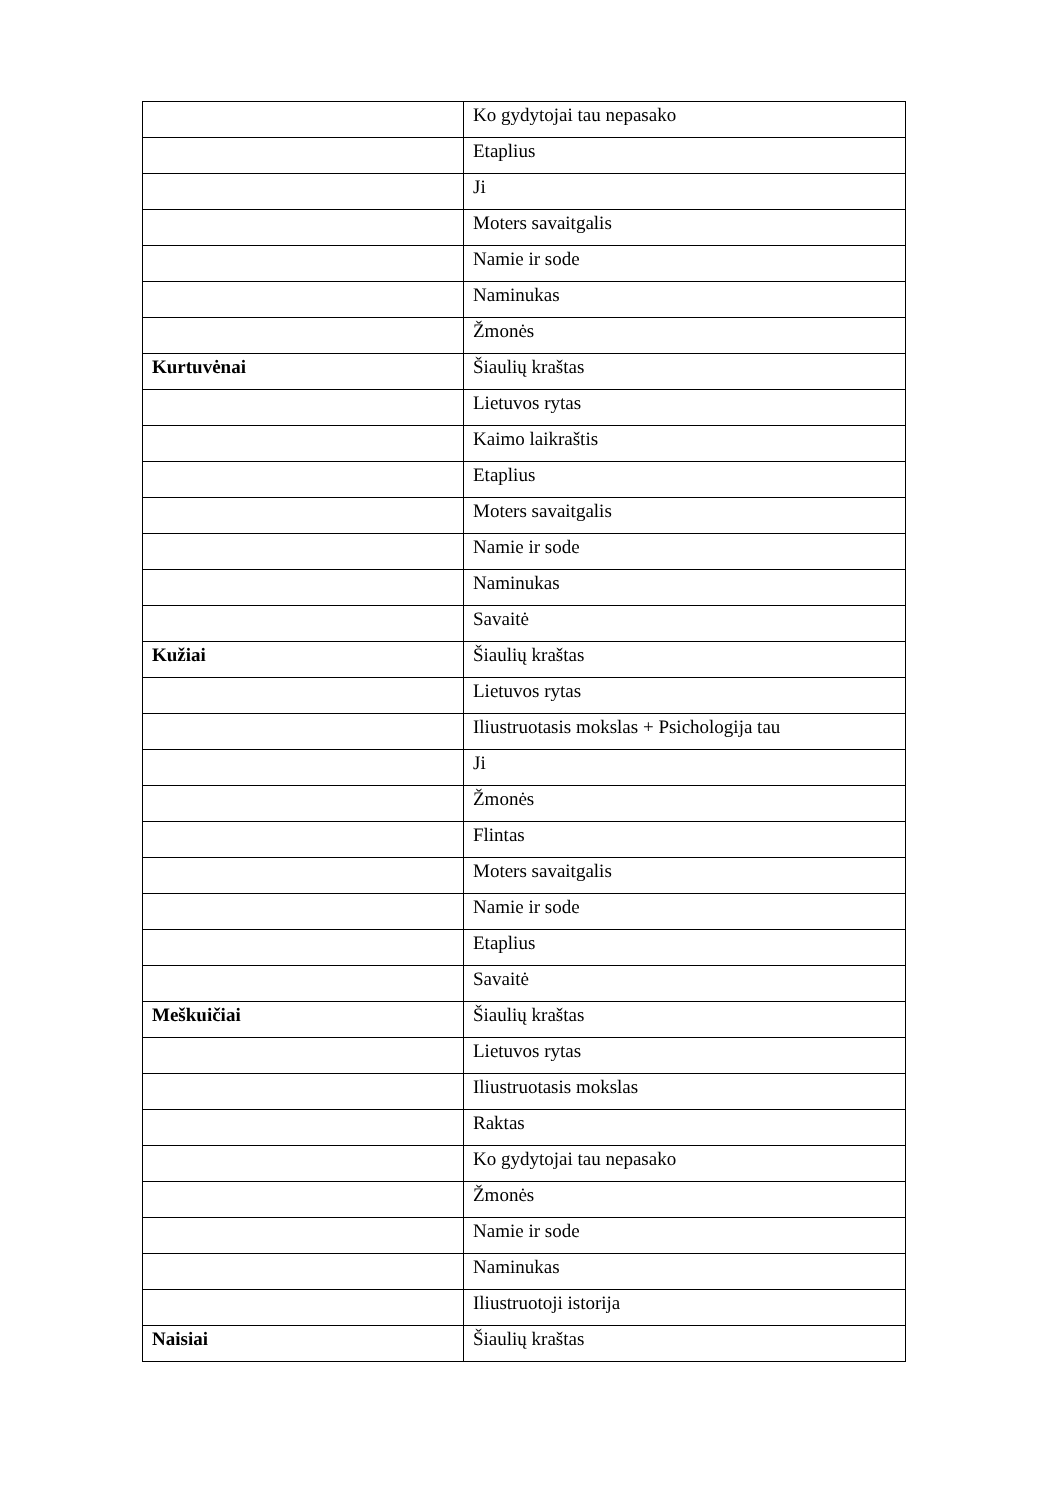| | Ko gydytojai tau nepasako |
| | Etaplius |
| | Ji |
| | Moters savaitgalis |
| | Namie ir sode |
| | Naminukas |
| | Žmonės |
| Kurtuvėnai | Šiaulių kraštas |
| | Lietuvos rytas |
| | Kaimo laikraštis |
| | Etaplius |
| | Moters savaitgalis |
| | Namie ir sode |
| | Naminukas |
| | Savaitė |
| Kužiai | Šiaulių kraštas |
| | Lietuvos rytas |
| | Iliustruotasis mokslas + Psichologija tau |
| | Ji |
| | Žmonės |
| | Flintas |
| | Moters savaitgalis |
| | Namie ir sode |
| | Etaplius |
| | Savaitė |
| Meškuičiai | Šiaulių kraštas |
| | Lietuvos rytas |
| | Iliustruotasis mokslas |
| | Raktas |
| | Ko gydytojai tau nepasako |
| | Žmonės |
| | Namie ir sode |
| | Naminukas |
| | Iliustruotoji istorija |
| Naisiai | Šiaulių kraštas |